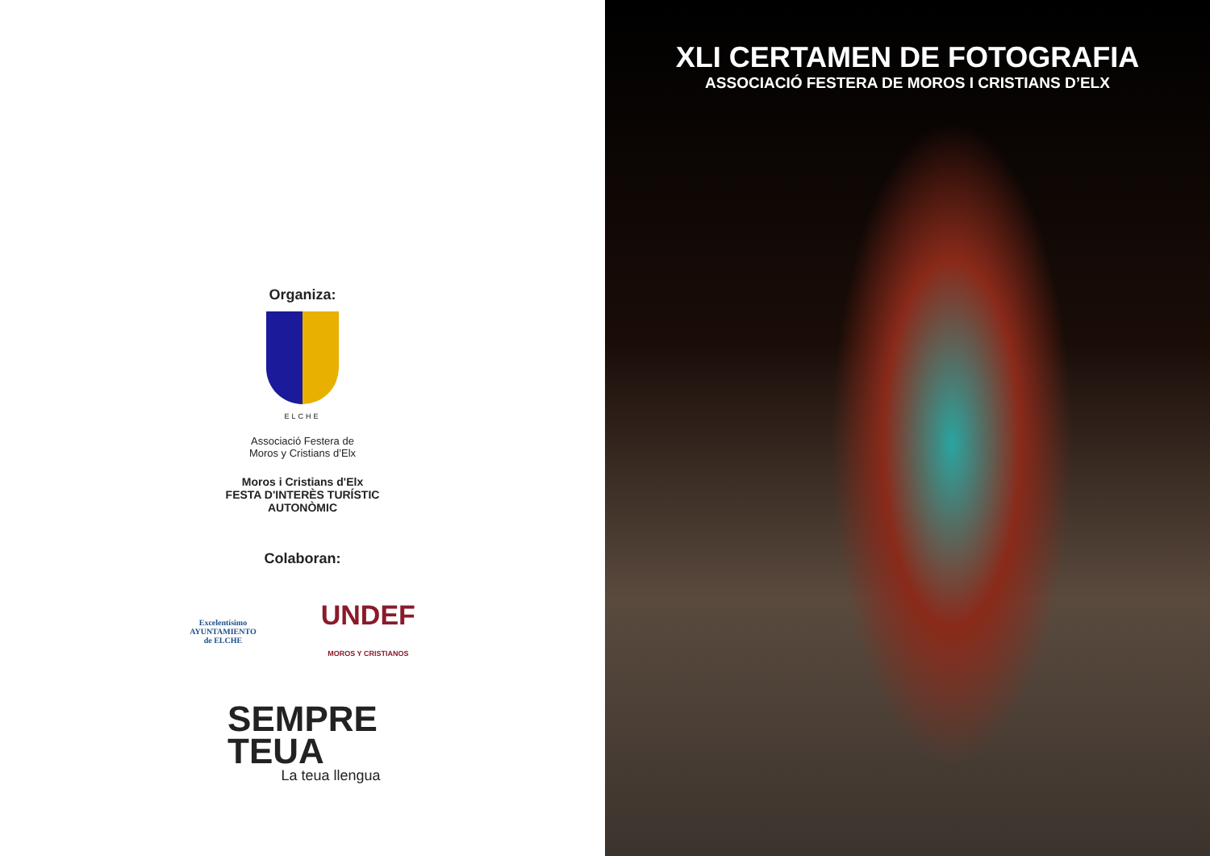Organiza:
ELCHE
Associació Festera de
Moros y Cristians d’Elx
Moros i Cristians d'Elx
FESTA D'INTERÈS TURÍSTIC
AUTONÒMIC
Colaboran:
Excelentísimo
AYUNTAMIENTO
de ELCHE
UNDEF
MOROS Y CRISTIANOS
SEMPRE
TEUA
La teua llengua
XLI CERTAMEN DE FOTOGRAFIA
ASSOCIACIÓ FESTERA DE MOROS I CRISTIANS D’ELX